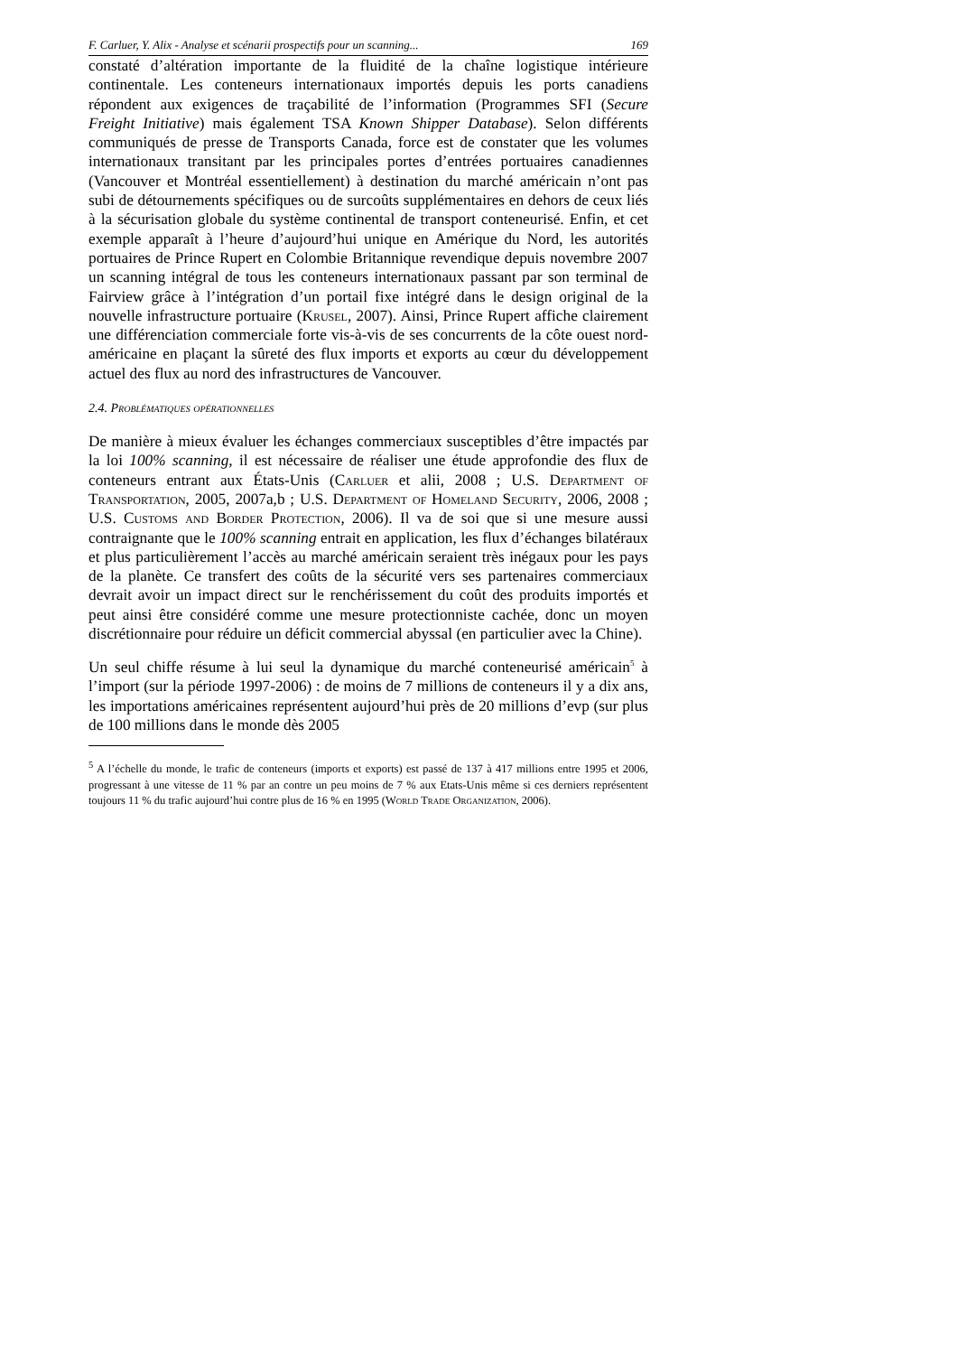F. Carluer, Y. Alix - Analyse et scénarii prospectifs pour un scanning... 169
constaté d’altération importante de la fluidité de la chaîne logistique intérieure continentale. Les conteneurs internationaux importés depuis les ports canadiens répondent aux exigences de traçabilité de l’information (Programmes SFI (Secure Freight Initiative) mais également TSA Known Shipper Database). Selon différents communiqués de presse de Transports Canada, force est de constater que les volumes internationaux transitant par les principales portes d’entrées portuaires canadiennes (Vancouver et Montréal essentiellement) à destination du marché américain n’ont pas subi de détournements spécifiques ou de surcoûts supplémentaires en dehors de ceux liés à la sécurisation globale du système continental de transport conteneurisé. Enfin, et cet exemple apparaît à l’heure d’aujourd’hui unique en Amérique du Nord, les autorités portuaires de Prince Rupert en Colombie Britannique revendique depuis novembre 2007 un scanning intégral de tous les conteneurs internationaux passant par son terminal de Fairview grâce à l’intégration d’un portail fixe intégré dans le design original de la nouvelle infrastructure portuaire (Krusel, 2007). Ainsi, Prince Rupert affiche clairement une différenciation commerciale forte vis-à-vis de ses concurrents de la côte ouest nord-américaine en plaçant la sûreté des flux imports et exports au cœur du développement actuel des flux au nord des infrastructures de Vancouver.
2.4. Problématiques opérationnelles
De manière à mieux évaluer les échanges commerciaux susceptibles d’être impactés par la loi 100% scanning, il est nécessaire de réaliser une étude approfondie des flux de conteneurs entrant aux États-Unis (Carluer et alii, 2008 ; U.S. Department of Transportation, 2005, 2007a,b ; U.S. Department of Homeland Security, 2006, 2008 ; U.S. Customs and Border Protection, 2006). Il va de soi que si une mesure aussi contraignante que le 100% scanning entrait en application, les flux d’échanges bilatéraux et plus particulièrement l’accès au marché américain seraient très inégaux pour les pays de la planète. Ce transfert des coûts de la sécurité vers ses partenaires commerciaux devrait avoir un impact direct sur le renchérissement du coût des produits importés et peut ainsi être considéré comme une mesure protectionniste cachée, donc un moyen discrétionnaire pour réduire un déficit commercial abyssal (en particulier avec la Chine).
Un seul chiffe résume à lui seul la dynamique du marché conteneurisé américain<sup>5</sup> à l’import (sur la période 1997-2006) : de moins de 7 millions de conteneurs il y a dix ans, les importations américaines représentent aujourd’hui près de 20 millions d’evp (sur plus de 100 millions dans le monde dès 2005
<sup>5</sup> A l’échelle du monde, le trafic de conteneurs (imports et exports) est passé de 137 à 417 millions entre 1995 et 2006, progressant à une vitesse de 11 % par an contre un peu moins de 7 % aux Etats-Unis même si ces derniers représentent toujours 11 % du trafic aujourd’hui contre plus de 16 % en 1995 (World Trade Organization, 2006).